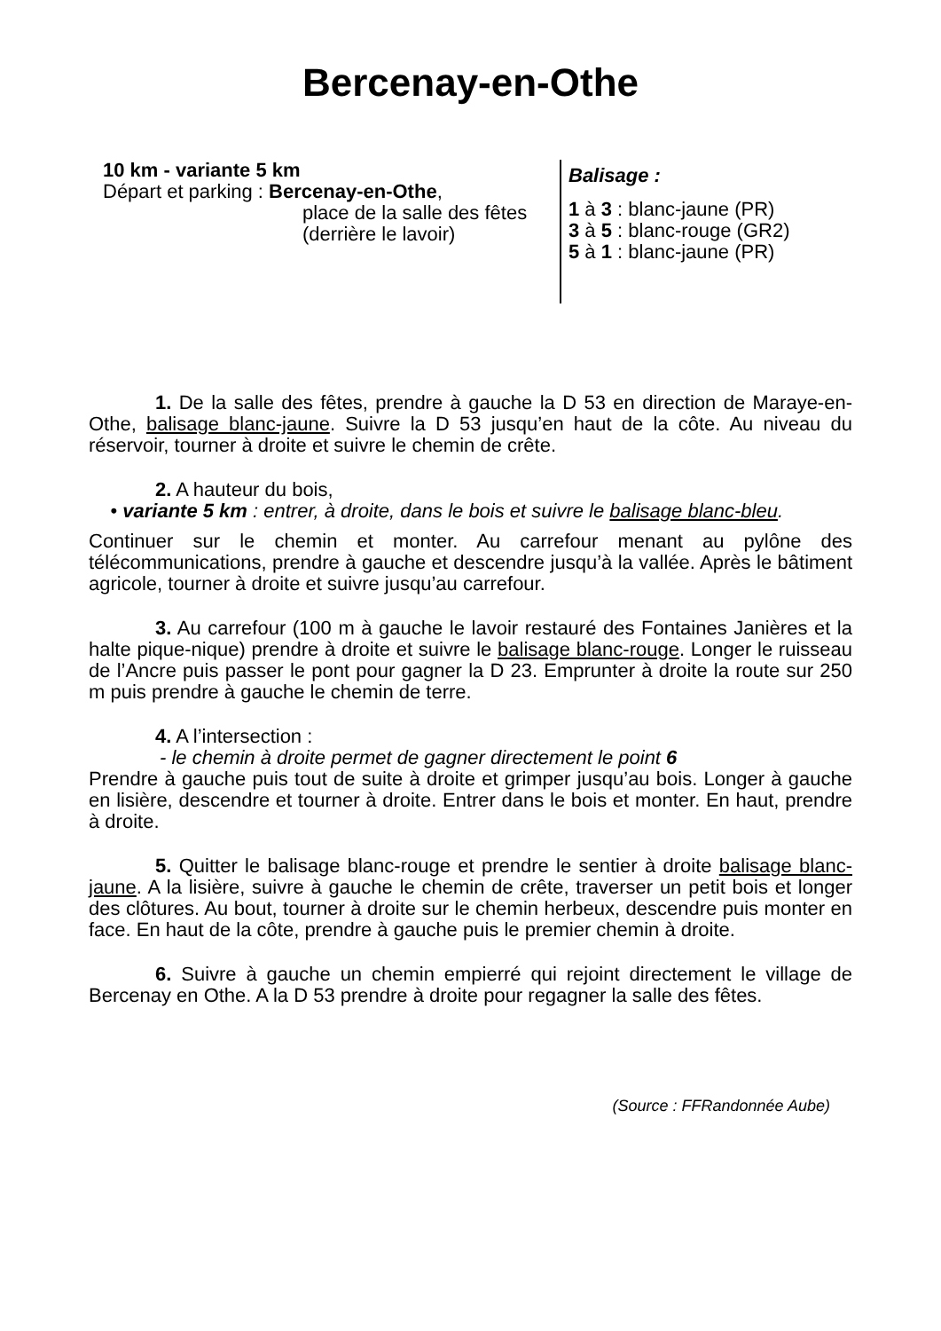Bercenay-en-Othe
10 km - variante 5 km
Départ et parking : Bercenay-en-Othe,
place de la salle des fêtes (derrière le lavoir)
Balisage :
1 à 3 : blanc-jaune (PR)
3 à 5 : blanc-rouge (GR2)
5 à 1 : blanc-jaune (PR)
1. De la salle des fêtes, prendre à gauche la D 53 en direction de Maraye-en-Othe, balisage blanc-jaune. Suivre la D 53 jusqu’en haut de la côte. Au niveau du réservoir, tourner à droite et suivre le chemin de crête.
2. A hauteur du bois,
• variante 5 km : entrer, à droite, dans le bois et suivre le balisage blanc-bleu.
Continuer sur le chemin et monter. Au carrefour menant au pylône des télécommunications, prendre à gauche et descendre jusqu’à la vallée. Après le bâtiment agricole, tourner à droite et suivre jusqu’au carrefour.
3. Au carrefour (100 m à gauche le lavoir restauré des Fontaines Janières et la halte pique-nique) prendre à droite et suivre le balisage blanc-rouge. Longer le ruisseau de l’Ancre puis passer le pont pour gagner la D 23. Emprunter à droite la route sur 250 m puis prendre à gauche le chemin de terre.
4. A l’intersection :
- le chemin à droite permet de gagner directement le point 6
Prendre à gauche puis tout de suite à droite et grimper jusqu’au bois. Longer à gauche en lisière, descendre et tourner à droite. Entrer dans le bois et monter. En haut, prendre à droite.
5. Quitter le balisage blanc-rouge et prendre le sentier à droite balisage blanc-jaune. A la lisière, suivre à gauche le chemin de crête, traverser un petit bois et longer des clôtures. Au bout, tourner à droite sur le chemin herbeux, descendre puis monter en face. En haut de la côte, prendre à gauche puis le premier chemin à droite.
6. Suivre à gauche un chemin empierré qui rejoint directement le village de Bercenay en Othe. A la D 53 prendre à droite pour regagner la salle des fêtes.
(Source : FFRandonnée Aube)